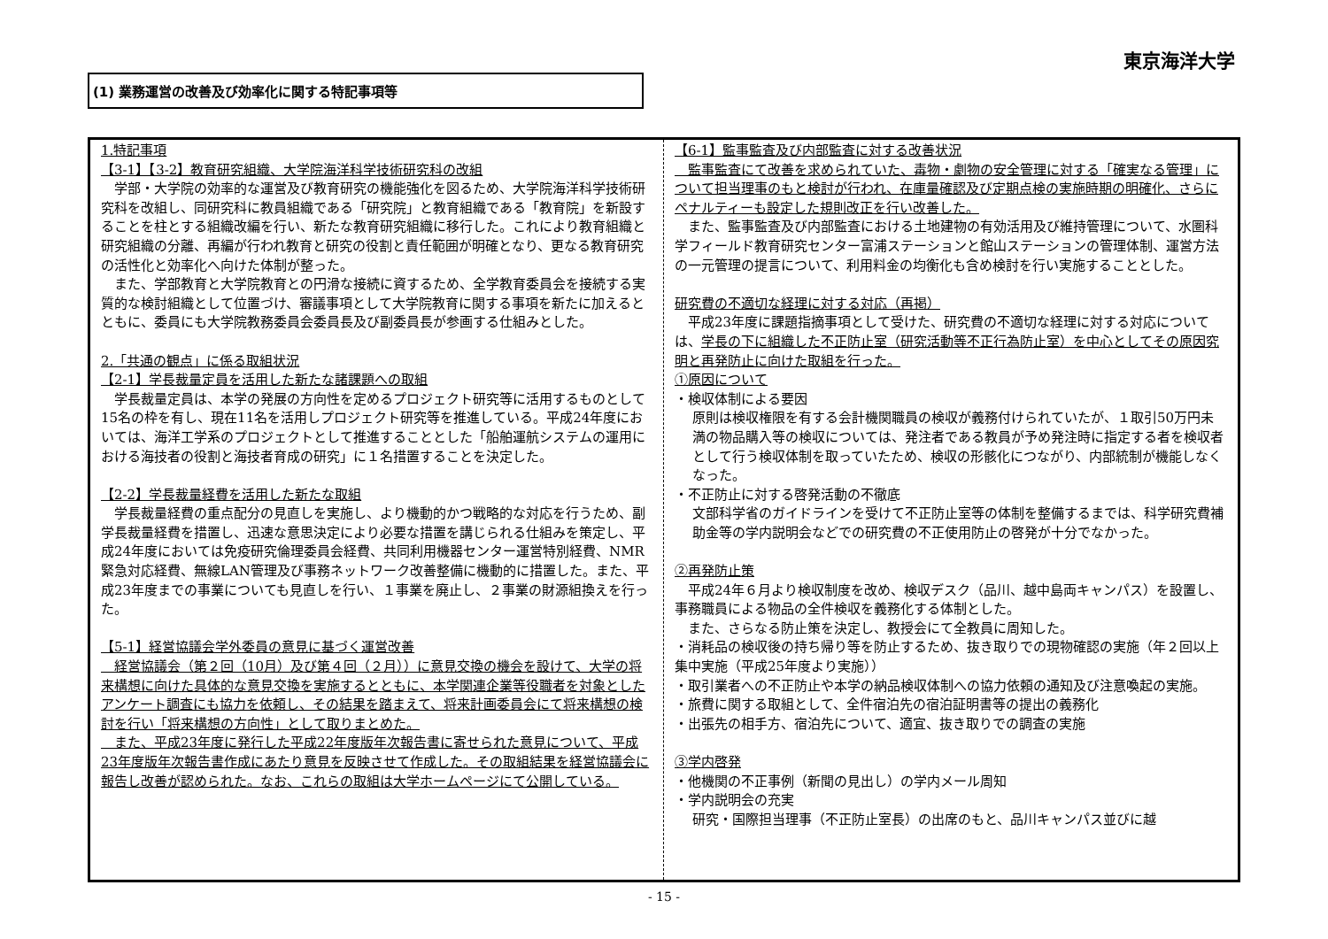東京海洋大学
(1) 業務運営の改善及び効率化に関する特記事項等
1.特記事項
【3-1】【3-2】教育研究組織、大学院海洋科学技術研究科の改組
　学部・大学院の効率的な運営及び教育研究の機能強化を図るため、大学院海洋科学技術研究科を改組し、同研究科に教員組織である「研究院」と教育組織である「教育院」を新設することを柱とする組織改編を行い、新たな教育研究組織に移行した。これにより教育組織と研究組織の分離、再編が行われ教育と研究の役割と責任範囲が明確となり、更なる教育研究の活性化と効率化へ向けた体制が整った。
　また、学部教育と大学院教育との円滑な接続に資するため、全学教育委員会を接続する実質的な検討組織として位置づけ、審議事項として大学院教育に関する事項を新たに加えるとともに、委員にも大学院教務委員会委員長及び副委員長が参画する仕組みとした。
2.「共通の観点」に係る取組状況
【2-1】学長裁量定員を活用した新たな諸課題への取組
　学長裁量定員は、本学の発展の方向性を定めるプロジェクト研究等に活用するものとして15名の枠を有し、現在11名を活用しプロジェクト研究等を推進している。平成24年度においては、海洋工学系のプロジェクトとして推進することとした「船舶運航システムの運用における海技者の役割と海技者育成の研究」に１名措置することを決定した。
【2-2】学長裁量経費を活用した新たな取組
　学長裁量経費の重点配分の見直しを実施し、より機動的かつ戦略的な対応を行うため、副学長裁量経費を措置し、迅速な意思決定により必要な措置を講じられる仕組みを策定し、平成24年度においては免疫研究倫理委員会経費、共同利用機器センター運営特別経費、NMR緊急対応経費、無線LAN管理及び事務ネットワーク改善整備に機動的に措置した。また、平成23年度までの事業についても見直しを行い、１事業を廃止し、２事業の財源組換えを行った。
【5-1】経営協議会学外委員の意見に基づく運営改善
　経営協議会（第２回（10月）及び第４回（２月））に意見交換の機会を設けて、大学の将来構想に向けた具体的な意見交換を実施するとともに、本学関連企業等役職者を対象としたアンケート調査にも協力を依頼し、その結果を踏まえて、将来計画委員会にて将来構想の検討を行い「将来構想の方向性」として取りまとめた。
　また、平成23年度に発行した平成22年度版年次報告書に寄せられた意見について、平成23年度版年次報告書作成にあたり意見を反映させて作成した。その取組結果を経営協議会に報告し改善が認められた。なお、これらの取組は大学ホームページにて公開している。
【6-1】監事監査及び内部監査に対する改善状況
　監事監査にて改善を求められていた、毒物・劇物の安全管理に対する「確実なる管理」について担当理事のもと検討が行われ、在庫量確認及び定期点検の実施時期の明確化、さらにペナルティーも設定した規則改正を行い改善した。
　また、監事監査及び内部監査における土地建物の有効活用及び維持管理について、水圏科学フィールド教育研究センター富浦ステーションと館山ステーションの管理体制、運営方法の一元管理の提言について、利用料金の均衡化も含め検討を行い実施することとした。
研究費の不適切な経理に対する対応（再掲）
　平成23年度に課題指摘事項として受けた、研究費の不適切な経理に対する対応については、学長の下に組織した不正防止室（研究活動等不正行為防止室）を中心としてその原因究明と再発防止に向けた取組を行った。
①原因について
・検収体制による要因
原則は検収権限を有する会計機関職員の検収が義務付けられていたが、１取引50万円未満の物品購入等の検収については、発注者である教員が予め発注時に指定する者を検収者として行う検収体制を取っていたため、検収の形骸化につながり、内部統制が機能しなくなった。
・不正防止に対する啓発活動の不徹底
文部科学省のガイドラインを受けて不正防止室等の体制を整備するまでは、科学研究費補助金等の学内説明会などでの研究費の不正使用防止の啓発が十分でなかった。
②再発防止策
　平成24年６月より検収制度を改め、検収デスク（品川、越中島両キャンパス）を設置し、事務職員による物品の全件検収を義務化する体制とした。
　また、さらなる防止策を決定し、教授会にて全教員に周知した。
・消耗品の検収後の持ち帰り等を防止するため、抜き取りでの現物確認の実施（年２回以上集中実施（平成25年度より実施））
・取引業者への不正防止や本学の納品検収体制への協力依頼の通知及び注意喚起の実施。
・旅費に関する取組として、全件宿泊先の宿泊証明書等の提出の義務化
・出張先の相手方、宿泊先について、適宜、抜き取りでの調査の実施
③学内啓発
・他機関の不正事例（新聞の見出し）の学内メール周知
・学内説明会の充実
研究・国際担当理事（不正防止室長）の出席のもと、品川キャンパス並びに越
- 15 -